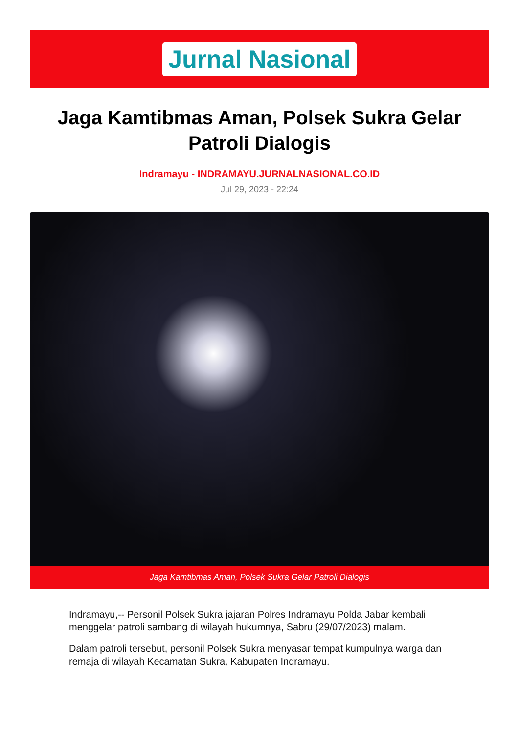Jurnal Nasional
Jaga Kamtibmas Aman, Polsek Sukra Gelar Patroli Dialogis
Indramayu - INDRAMAYU.JURNALNASIONAL.CO.ID
Jul 29, 2023 - 22:24
Jaga Kamtibmas Aman, Polsek Sukra Gelar Patroli Dialogis
Indramayu,-- Personil Polsek Sukra jajaran Polres Indramayu Polda Jabar kembali menggelar patroli sambang di wilayah hukumnya, Sabru (29/07/2023) malam.
Dalam patroli tersebut, personil Polsek Sukra menyasar tempat kumpulnya warga dan remaja di wilayah Kecamatan Sukra, Kabupaten Indramayu.